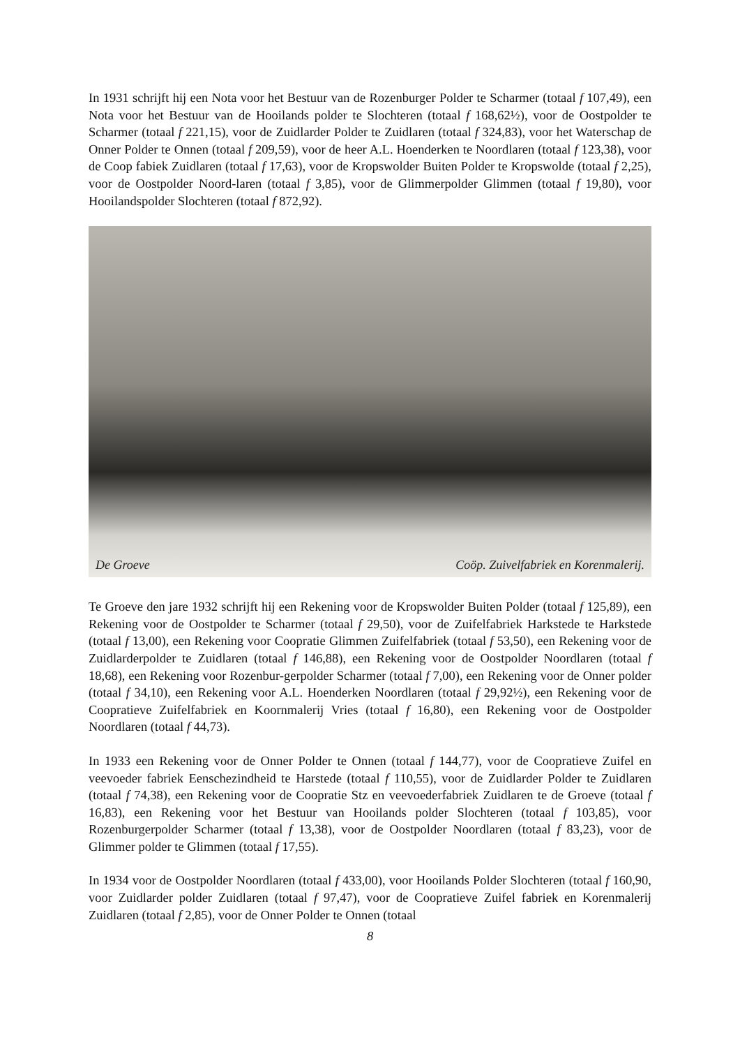In 1931 schrijft hij een Nota voor het Bestuur van de Rozenburger Polder te Scharmer (totaal f 107,49), een Nota voor het Bestuur van de Hooilands polder te Slochteren (totaal f 168,62½), voor de Oostpolder te Scharmer (totaal f 221,15), voor de Zuidlarder Polder te Zuidlaren (totaal f 324,83), voor het Waterschap de Onner Polder te Onnen (totaal f 209,59), voor de heer A.L. Hoenderken te Noordlaren (totaal f 123,38), voor de Coop fabiek Zuidlaren (totaal f 17,63), voor de Kropswolder Buiten Polder te Kropswolde (totaal f 2,25), voor de Oostpolder Noord-laren (totaal f 3,85), voor de Glimmerpolder Glimmen (totaal f 19,80), voor Hooilandspolder Slochteren (totaal f 872,92).
De Groeve Coöp. Zuivelfabriek en Korenmalerij.
Te Groeve den jare 1932 schrijft hij een Rekening voor de Kropswolder Buiten Polder (totaal f 125,89), een Rekening voor de Oostpolder te Scharmer (totaal f 29,50), voor de Zuifelfabriek Harkstede te Harkstede (totaal f 13,00), een Rekening voor Coopratie Glimmen Zuifelfabriek (totaal f 53,50), een Rekening voor de Zuidlarderpolder te Zuidlaren (totaal f 146,88), een Rekening voor de Oostpolder Noordlaren (totaal f 18,68), een Rekening voor Rozenbur-gerpolder Scharmer (totaal f 7,00), een Rekening voor de Onner polder (totaal f 34,10), een Rekening voor A.L. Hoenderken Noordlaren (totaal f 29,92½), een Rekening voor de Coopratieve Zuifelfabriek en Koornmalerij Vries (totaal f 16,80), een Rekening voor de Oostpolder Noordlaren (totaal f 44,73).
In 1933 een Rekening voor de Onner Polder te Onnen (totaal f 144,77), voor de Coopratieve Zuifel en veevoeder fabriek Eenschezindheid te Harstede (totaal f 110,55), voor de Zuidlarder Polder te Zuidlaren (totaal f 74,38), een Rekening voor de Coopratie Stz en veevoederfabriek Zuidlaren te de Groeve (totaal f 16,83), een Rekening voor het Bestuur van Hooilands polder Slochteren (totaal f 103,85), voor Rozenburgerpolder Scharmer (totaal f 13,38), voor de Oostpolder Noordlaren (totaal f 83,23), voor de Glimmer polder te Glimmen (totaal f 17,55).
In 1934 voor de Oostpolder Noordlaren (totaal f 433,00), voor Hooilands Polder Slochteren (totaal f 160,90, voor Zuidlarder polder Zuidlaren (totaal f 97,47), voor de Coopratieve Zuifel fabriek en Korenmalerij Zuidlaren (totaal f 2,85), voor de Onner Polder te Onnen (totaal
8